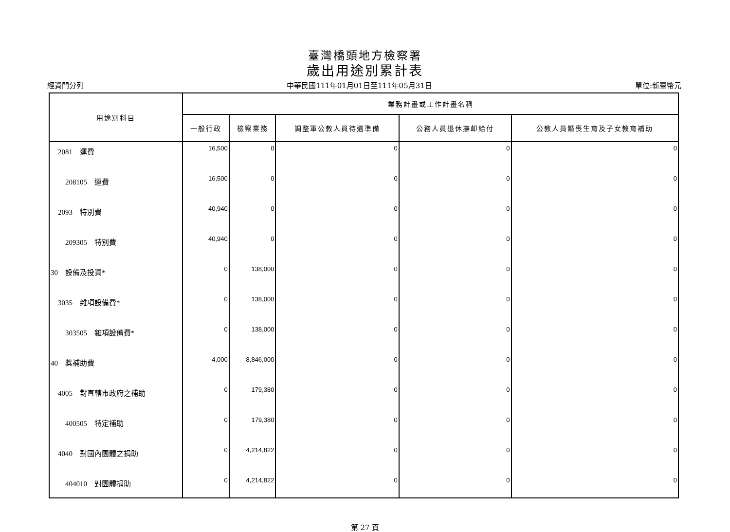臺灣橋頭地方檢察署
歲出用途別累計表
經資門分列 中華民國111年01月01日至111年05月31日 單位:新臺幣元
| 用途別科目 | 業務計畫或工作計畫名稱 | | | | |
| --- | --- | --- | --- | --- | --- |
| | 一般行政 | 檢察業務 | 調整軍公教人員待遇準備 | 公務人員退休撫卹給付 | 公教人員婚喪生育及子女教育補助 |
| 2081 運費 | 16,500 | 0 | 0 | 0 | 0 |
| 208105 運費 | 16,500 | 0 | 0 | 0 | 0 |
| 2093 特別費 | 40,940 | 0 | 0 | 0 | 0 |
| 209305 特別費 | 40,940 | 0 | 0 | 0 | 0 |
| 30 設備及投資* | 0 | 138,000 | 0 | 0 | 0 |
| 3035 雜項設備費* | 0 | 138,000 | 0 | 0 | 0 |
| 303505 雜項設備費* | 0 | 138,000 | 0 | 0 | 0 |
| 40 獎補助費 | 4,000 | 8,846,000 | 0 | 0 | 0 |
| 4005 對直轄市政府之補助 | 0 | 179,380 | 0 | 0 | 0 |
| 400505 特定補助 | 0 | 179,380 | 0 | 0 | 0 |
| 4040 對國內團體之捐助 | 0 | 4,214,822 | 0 | 0 | 0 |
| 404010 對團體捐助 | 0 | 4,214,822 | 0 | 0 | 0 |
第 27 頁